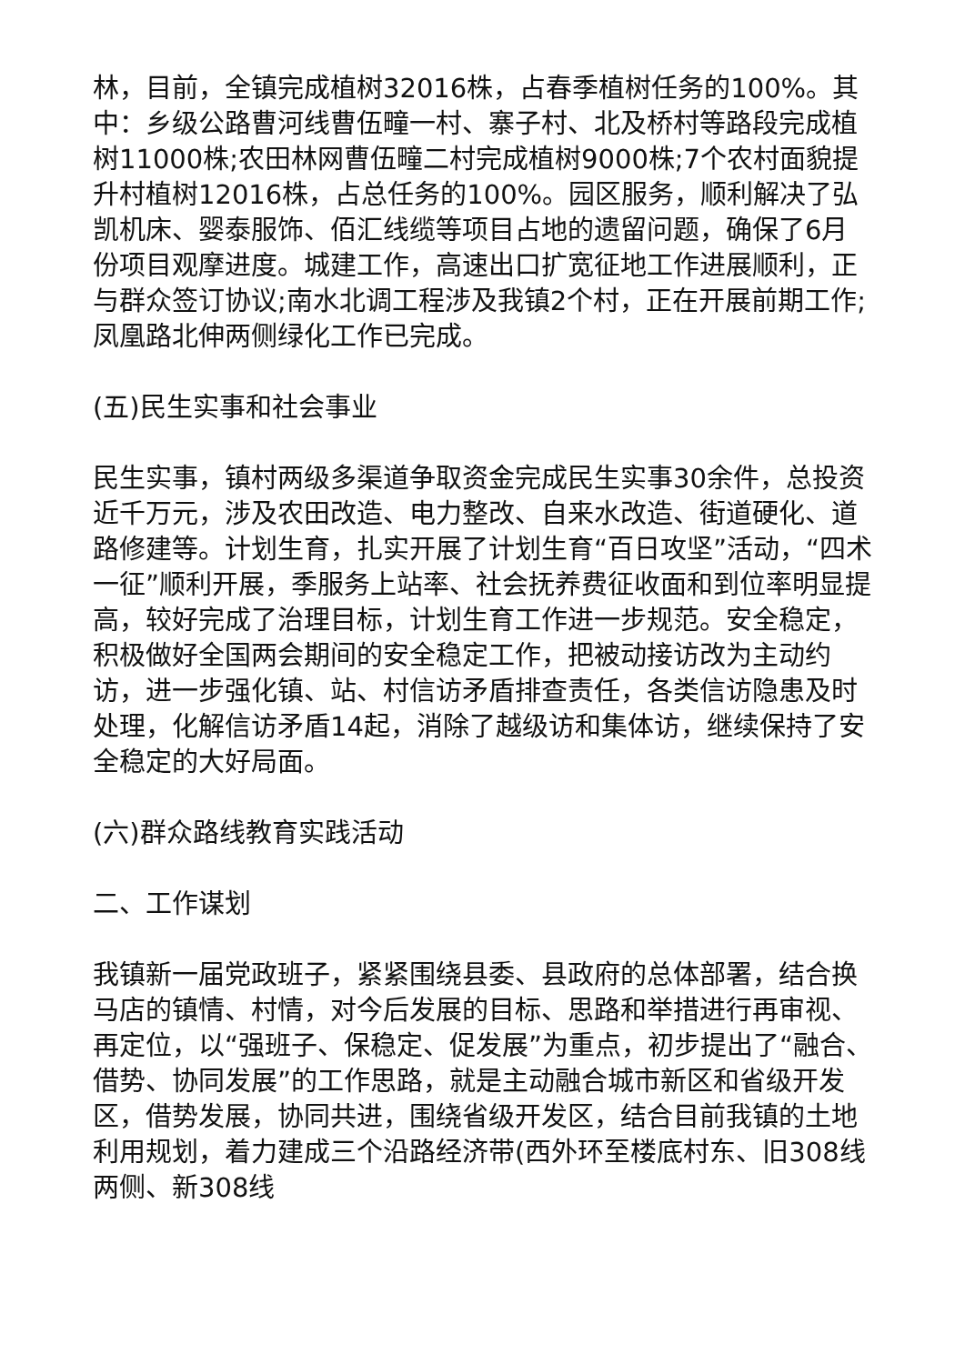林，目前，全镇完成植树32016株，占春季植树任务的100%。其中：乡级公路曹河线曹伍疃一村、寨子村、北及桥村等路段完成植树11000株;农田林网曹伍疃二村完成植树9000株;7个农村面貌提升村植树12016株，占总任务的100%。园区服务，顺利解决了弘凯机床、婴泰服饰、佰汇线缆等项目占地的遗留问题，确保了6月份项目观摩进度。城建工作，高速出口扩宽征地工作进展顺利，正与群众签订协议;南水北调工程涉及我镇2个村，正在开展前期工作;凤凰路北伸两侧绿化工作已完成。
(五)民生实事和社会事业
民生实事，镇村两级多渠道争取资金完成民生实事30余件，总投资近千万元，涉及农田改造、电力整改、自来水改造、街道硬化、道路修建等。计划生育，扎实开展了计划生育“百日攻坚”活动，“四术一征”顺利开展，季服务上站率、社会抚养费征收面和到位率明显提高，较好完成了治理目标，计划生育工作进一步规范。安全稳定，积极做好全国两会期间的安全稳定工作，把被动接访改为主动约访，进一步强化镇、站、村信访矛盾排查责任，各类信访隐患及时处理，化解信访矛盾14起，消除了越级访和集体访，继续保持了安全稳定的大好局面。
(六)群众路线教育实践活动
二、工作谋划
我镇新一届党政班子，紧紧围绕县委、县政府的总体部署，结合换马店的镇情、村情，对今后发展的目标、思路和举措进行再审视、再定位，以“强班子、保稳定、促发展”为重点，初步提出了“融合、借势、协同发展”的工作思路，就是主动融合城市新区和省级开发区，借势发展，协同共进，围绕省级开发区，结合目前我镇的土地利用规划，着力建成三个沿路经济带(西外环至楼底村东、旧308线两侧、新308线